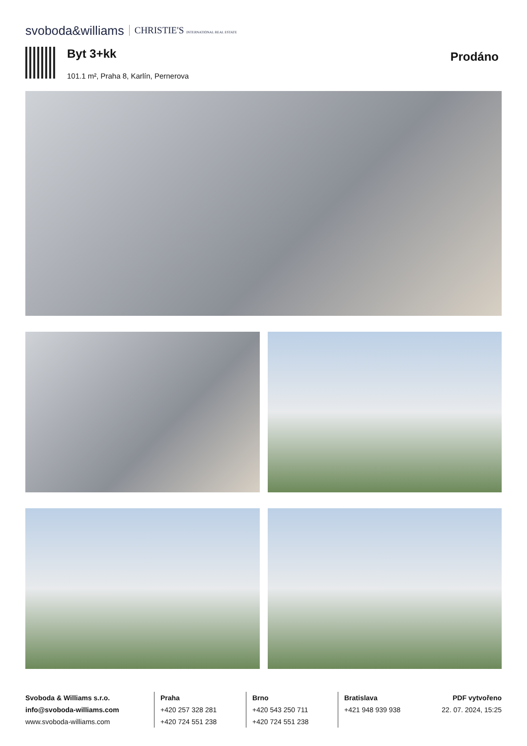svoboda&williams CHRISTIE'S INTERNATIONAL REAL ESTATE
Byt 3+kk
101.1 m², Praha 8, Karlín, Pernerova
Prodáno
Svoboda & Williams s.r.o.
info@svoboda-williams.com
www.svoboda-williams.com
Praha
+420 257 328 281
+420 724 551 238
Brno
+420 543 250 711
+420 724 551 238
Bratislava
+421 948 939 938
PDF vytvořeno
22. 07. 2024, 15:25